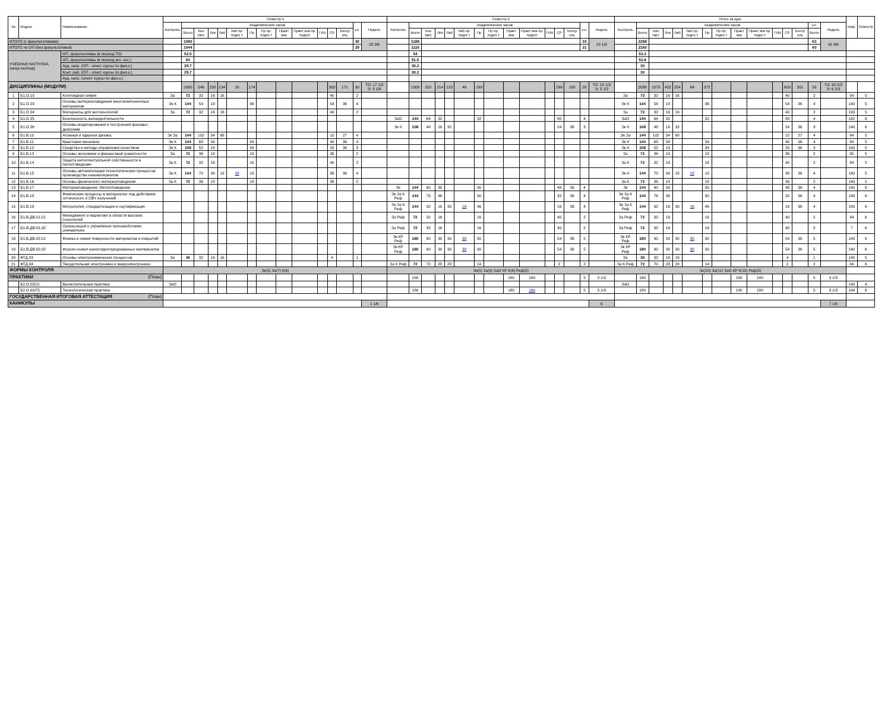| № | Индекс | Наименование | Семестр 5 | | | | | | | | | | | | | | | Семестр 6 | | | | | | | | | | | | | | | Итого за курс | | | | | | | | | | | | | | | Каф. | Семестр |
| --- | --- | --- | --- | --- | --- | --- | --- | --- | --- | --- | --- | --- | --- | --- | --- | --- | --- | --- | --- | --- | --- | --- | --- | --- | --- | --- | --- | --- | --- | --- | --- | --- | --- | --- | --- | --- | --- | --- | --- | --- | --- | --- | --- | --- | --- | --- | --- | --- | --- |
| | | | Контроль | Академических часов | | | | | | | | | | | | з.е. | Недель | Контроль | Академических часов | | | | | | | | | | | | з.е. | Недель | Контроль | Академических часов | | | | | | | | | | | | з.е. | Недель | | |
| | | | | Всего | Кон такт. | Лек | Лаб | Лаб пр. подго т | Пр | Пр пр. подго т | Практ ика | Практ ика пр. подгот | ГИА | СР | Контр оль | | | | Всего | Кон такт. | Лек | Лаб | Лаб пр. подго т | Пр | Пр пр. подго т | Практ ика | Практ ика пр. подгот | ГИА | СР | Контр оль | | | | Всего | Кон такт. | Лек | Лаб | Лаб пр. подго т | Пр | Пр пр. подго т | Практ ика | Практ ика пр. подго т | ГИА | СР | Контр оль | Всего | | | |
| ИТОГО (с факультативами) | | | | 1080 | | | | | | | | | | | | 30 | 20 3/6 | | 1188 | | | | | | | | | | | | 33 | 22 1/6 | | 2268 | | | | | | | | | | | | 63 | 42 4/6 | | |
| ИТОГО по ОП (без факультативов) | | | | 1044 | | | | | | | | | | | | 29 | | | 1116 | | | | | | | | | | | | 31 | | | 2160 | | | | | | | | | | | | 60 | | | |
| УЧЕБНАЯ НАГРУЗКА, (акад.час/нед) | | ОП, факультативы (в период ТО) | | 52.5 | | | | | | | | | | | | | | | 54 | | | | | | | | | | | | | | | 53.3 | | | | | | | | | | | | | | | |
| | | ОП, факультативы (в период экз. сес.) | | 54 | | | | | | | | | | | | | | | 51.5 | | | | | | | | | | | | | | | 52.8 | | | | | | | | | | | | | | | |
| | | Ауд. нагр. (ОП - элект. курсы по физ.к.) | | 29.7 | | | | | | | | | | | | | | | 30.2 | | | | | | | | | | | | | | | 30 | | | | | | | | | | | | | | | |
| | | Конт. раб. (ОП - элект. курсы по физ.к.) | | 29.7 | | | | | | | | | | | | | | | 30.2 | | | | | | | | | | | | | | | 30 | | | | | | | | | | | | | | | |
| | | Ауд. нагр. (элект. курсы по физ.к.) | | | | | | | | | | | | | | | | | | | | | | | | | | | | | | | | | | | | | | | | | | | | | | | |
| ДИСЦИПЛИНЫ (МОДУЛИ) | | | | 1080 | 546 | 238 | 134 | 18 | 174 | | | | | 363 | 171 | 30 | ТО: 17 1/3 Э: 3 1/6 | | 1008 | 532 | 214 | 120 | 46 | 198 | | | | | 296 | 180 | 28 | ТО: 15 1/3 Э: 3 1/2 | | 2088 | 1078 | 452 | 254 | 64 | 372 | | | | | 659 | 351 | 58 | ТО: 32 2/3 Э: 6 2/3 | | |
| 1 | Б1.О.18 | Коллоидная химия | За | 72 | 32 | 16 | 16 | | | | | | | 40 | | 2 | | | | | | | | | | | | | | | | | За | 72 | 32 | 16 | 16 | | | | | | | 40 | | 2 | | 54 | 5 |
| 2 | Б1.О.23 | Основы материаловедения многокомпонентных материалов | Эк К | 144 | 54 | 18 | | | 36 | | | | | 54 | 36 | 4 | | | | | | | | | | | | | | | | | Эк К | 144 | 54 | 18 | | | 36 | | | | | 54 | 36 | 4 | | 140 | 5 |
| 3 | Б1.О.24 | Материалы для экотехнологий | За | 72 | 32 | 16 | 16 | | | | | | | 40 | | 2 | | | | | | | | | | | | | | | | | За | 72 | 32 | 16 | 16 | | | | | | | 40 | | 2 | | 193 | 5 |
| 4 | Б1.О.25 | Безопасность жизнедеятельности | | | | | | | | | | | | | | | | ЗаО | 144 | 64 | 32 | | | 32 | | | | | 80 | | 4 | | ЗаО | 144 | 64 | 32 | | | 32 | | | | | 80 | | 4 | | 142 | 6 |
| 5 | Б1.О.26 | Основы моделирования и построения фазовых диаграмм | | | | | | | | | | | | | | | | Эк К | 108 | 48 | 16 | 32 | | | | | | | 24 | 36 | 3 | | Эк К | 108 | 48 | 16 | 32 | | | | | | | 24 | 36 | 3 | | 140 | 6 |
| 6 | Б1.В.10 | Атомная и ядерная физика | Эк За | 144 | 102 | 34 | 68 | | | | | | | 15 | 27 | 4 | | | | | | | | | | | | | | | | | Эк За | 144 | 102 | 34 | 68 | | | | | | | 15 | 27 | 4 | | 84 | 5 |
| 7 | Б1.В.11 | Квантовая механика | Эк К | 144 | 68 | 34 | | | 34 | | | | | 40 | 36 | 4 | | | | | | | | | | | | | | | | | Эк К | 144 | 68 | 34 | | | 34 | | | | | 40 | 36 | 4 | | 84 | 5 |
| 8 | Б1.В.12 | Средства и методы управления качеством | Эк К | 108 | 52 | 18 | | | 34 | | | | | 20 | 36 | 3 | | | | | | | | | | | | | | | | | Эк К | 108 | 52 | 18 | | | 34 | | | | | 20 | 36 | 3 | | 140 | 5 |
| 9 | Б1.В.13 | Основы экономики и финансовой грамотности | За | 72 | 36 | 18 | | | 18 | | | | | 36 | | 2 | | | | | | | | | | | | | | | | | За | 72 | 36 | 18 | | | 18 | | | | | 36 | | 2 | | 95 | 5 |
| 10 | Б1.В.14 | Защита интеллектуальной собственности и патентоведение | За К | 72 | 32 | 16 | | | 16 | | | | | 40 | | 2 | | | | | | | | | | | | | | | | | За К | 72 | 32 | 16 | | | 16 | | | | | 40 | | 2 | | 84 | 5 |
| 11 | Б1.В.15 | Основы автоматизации технологических процессов производства наноматериалов | Эк К | 144 | 70 | 34 | 18 | 18 | 18 | | | | | 38 | 36 | 4 | | | | | | | | | | | | | | | | | Эк К | 144 | 70 | 34 | 18 | 18 | 18 | | | | | 38 | 36 | 4 | | 140 | 5 |
| 12 | Б1.В.16 | Основы физического материаловедения | За К | 72 | 36 | 18 | | | 18 | | | | | 36 | | 2 | | | | | | | | | | | | | | | | | За К | 72 | 36 | 18 | | | 18 | | | | | 36 | | 2 | | 140 | 5 |
| 13 | Б1.В.17 | Материаловедение. Металловедение | | | | | | | | | | | | | | | | Эк | 144 | 60 | 30 | | | 30 | | | | | 48 | 36 | 4 | | Эк | 144 | 60 | 30 | | | 30 | | | | | 48 | 36 | 4 | | 140 | 6 |
| 14 | Б1.В.18 | Физические процессы в материалах под действием оптического и СВЧ излучений | | | | | | | | | | | | | | | | Эк За К Реф | 144 | 76 | 46 | | | 30 | | | | | 32 | 36 | 4 | | Эк За К Реф | 144 | 76 | 46 | | | 30 | | | | | 32 | 36 | 4 | | 140 | 6 |
| 15 | Б1.В.19 | Метрология, стандартизация и сертификация | | | | | | | | | | | | | | | | Эк За К Реф | 144 | 92 | 16 | 30 | 16 | 46 | | | | | 16 | 36 | 4 | | Эк За К Реф | 144 | 92 | 16 | 30 | 16 | 46 | | | | | 16 | 36 | 4 | | 140 | 6 |
| 16 | Б1.В.ДВ.01.01 | Менеджмент и маркетинг в области высоких технологий | | | | | | | | | | | | | | | | За Реф | 72 | 32 | 16 | | | 16 | | | | | 40 | | 2 | | За Реф | 72 | 32 | 16 | | | 16 | | | | | 40 | | 2 | | 84 | 6 |
| 17 | Б1.В.ДВ.01.02 | Организация и управление производством, инноватика | | | | | | | | | | | | | | | | За Реф | 72 | 32 | 16 | | | 16 | | | | | 40 | | 2 | | За Реф | 72 | 32 | 16 | | | 16 | | | | | 40 | | 2 | | 7 | 6 |
| 18 | Б1.В.ДВ.02.01 | Физика и химия поверхности материалов и покрытий | | | | | | | | | | | | | | | | Эк КР Реф | 180 | 90 | 30 | 30 | 30 | 30 | | | | | 54 | 36 | 5 | | Эк КР Реф | 180 | 90 | 30 | 30 | 30 | 30 | | | | | 54 | 36 | 5 | | 140 | 6 |
| 19 | Б1.В.ДВ.02.02 | Физико-химия наноструктурированных материалов | | | | | | | | | | | | | | | | Эк КР Реф | 180 | 90 | 30 | 30 | 30 | 30 | | | | | 54 | 36 | 5 | | Эк КР Реф | 180 | 90 | 30 | 30 | 30 | 30 | | | | | 54 | 36 | 5 | | 140 | 6 |
| 20 | ФТД.03 | Основы электрохимических процессов | За | 36 | 32 | 16 | 16 | | | | | | | 4 | | 1 | | | | | | | | | | | | | | | | | За | 36 | 32 | 16 | 16 | | | | | | | 4 | | 1 | | 140 | 5 |
| 21 | ФТД.04 | Твердотельная электроника и микроэлектроника | | | | | | | | | | | | | | | | За К Реф | 72 | 70 | 28 | 28 | | 14 | | | | | 2 | | 2 | | За К Реф | 72 | 70 | 28 | 28 | | 14 | | | | | 2 | | 2 | | 84 | 6 |
| ФОРМЫ КОНТРОЛЯ | | | Эк(5) За(7) К(6) | | | | | | | | | | | | | | | Эк(5) За(4) ЗаО КР К(4) Реф(5) | | | | | | | | | | | | | | | Эк(10) За(11) ЗаО КР К(10) Реф(5) | | | | | | | | | | | | | | | | |
| ПРАКТИКИ (План) | | | | | | | | | | | | | | | | | | | 180 | | | | | | | 180 | 180 | | | | 5 | 3 1/3 | | 180 | | | | | | | 180 | 180 | | | | 5 | 3 1/3 | | |
| | Б2.О.03(У) | Вычислительная практика | ЗаО | | | | | | | | | | | | | | | | | | | | | | | | | | | | | | ЗаО | | | | | | | | | | | | | | | 140 | 4 |
| | Б2.О.02(П) | Технологическая практика | | | | | | | | | | | | | | | | | 180 | | | | | | | 180 | 180 | | | | 5 | 3 1/3 | | 180 | | | | | | | 180 | 180 | | | | 5 | 3 1/3 | 194 | 6 |
| ГОСУДАРСТВЕННАЯ ИТОГОВАЯ АТТЕСТАЦИЯ (План) | | | | | | | | | | | | | | | | | | | | | | | | | | | | | | | | | | | | | | | | | | | | | | | | | |
| КАНИКУЛЫ | | | | | | | | | | | | | | | | | 1 1/6 | | | | | | | | | | | | | | | 6 | | | | | | | | | | | | | | | 7 1/6 | | |